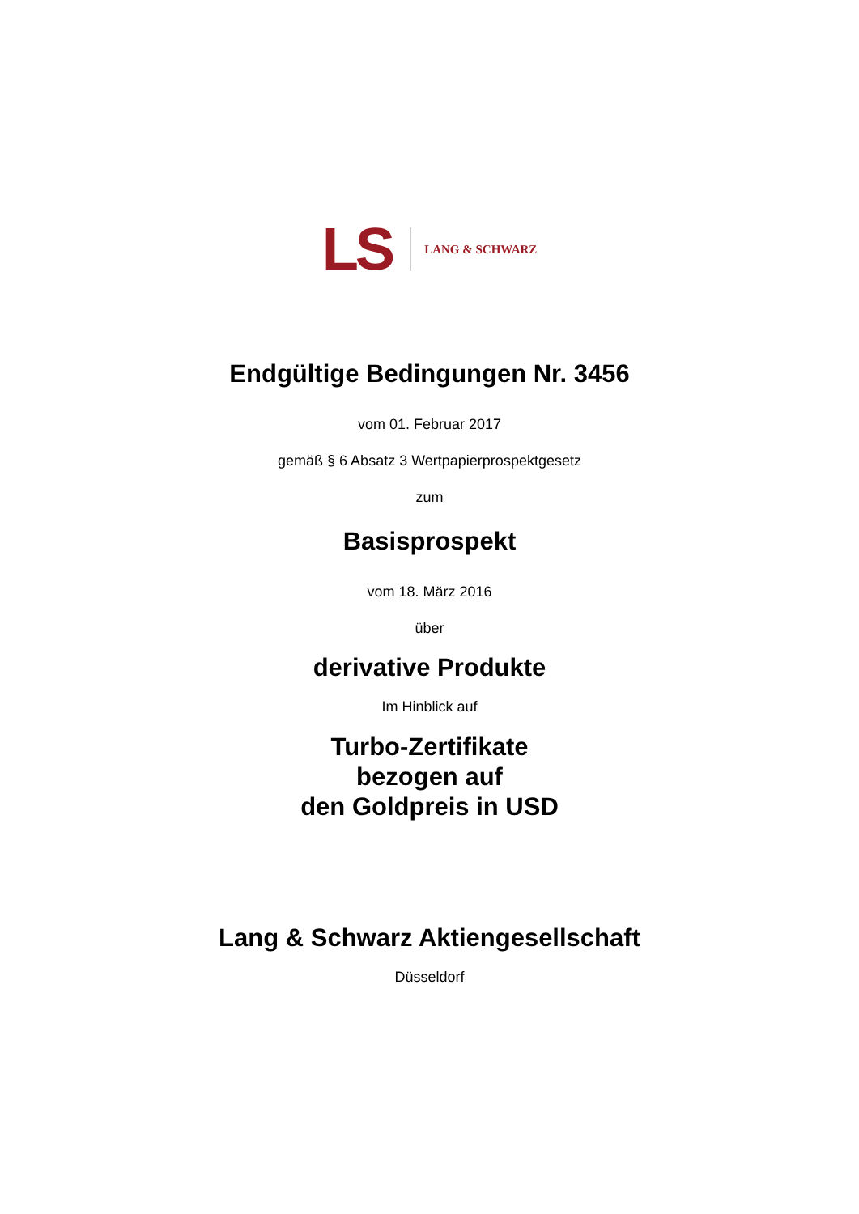LS LANG & SCHWARZ
Endgültige Bedingungen Nr. 3456
vom 01. Februar 2017
gemäß § 6 Absatz 3 Wertpapierprospektgesetz
zum
Basisprospekt
vom 18. März 2016
über
derivative Produkte
Im Hinblick auf
Turbo-Zertifikate
bezogen auf
den Goldpreis in USD
Lang & Schwarz Aktiengesellschaft
Düsseldorf